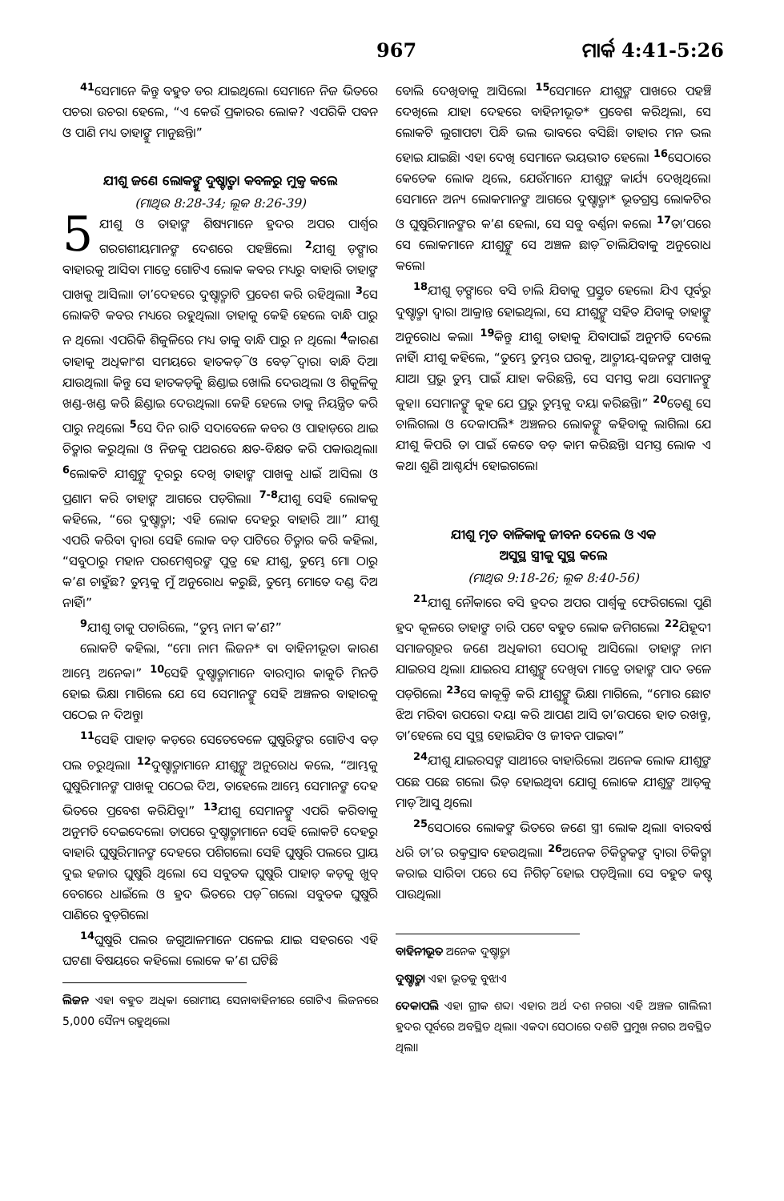967 ମାର୍କ 4:41-5:26
<sup>41</sup> ସେମାନେ କିନ୍ତୁ ବହୁତ ଡର ଯାଇଥିଲେ। ସେମାନେ ନିଜ ଭିତରେ ପଚରା ଉଚରା ହେଲେ, “ଏ କେଉଁ ପ୍ରକାରର ଲୋକ? ଏପରିକି ପବନ ଓ ପାଣି ମଧ୍ୟ ତାହାଙ୍କୁ ମାନୁଛନ୍ତି।”
ଯୀଶୁ ଜଣେ ଲୋକଙ୍କୁ ଦୁଷ୍ଟାତ୍ମା କବଳରୁ ମୁକ୍ତ କଲେ
(ମାଥିଉ 8:28-34; ଲୂକ 8:26-39)
5 ଯୀଶୁ ଓ ତାହାଙ୍କ ଶିଷ୍ୟମାନେ ହ୍ରଦର ଅପର ପାର୍ଶ୍ୱର ଗରଗଶୀୟମାନଙ୍କ ଦେଶରେ ପହଞ୍ଚିଲେ। <sup>2</sup>ଯୀଶୁ ଡ଼ଙ୍ଗାର ବାହାରକୁ ଆସିବା ମାତ୍ରେ ଗୋଟିଏ ଲୋକ କବର ମଧ୍ୟରୁ ବାହାରି ତାହାଙ୍କ ପାଖକୁ ଆସିଲା। ତା’ଦେହରେ ଦୁଷ୍ଟାତ୍ମାଟି ପ୍ରବେଶ କରି ରହିଥିଲା। <sup>3</sup>ସେ ଲୋକଟି କବର ମଧ୍ୟରେ ରହୁଥିଲା। ତାହାକୁ କେହି ହେଲେ ବାନ୍ଧି ପାରୁ ନ ଥିଲେ। ଏପରିକି ଶିକୁଳିରେ ମଧ୍ୟ ତାକୁ ବାନ୍ଧି ପାରୁ ନ ଥିଲେ। <sup>4</sup>କାରଣ ତାହାକୁ ଅଧିକାଂଶ ସମୟରେ ହାତକଡ଼ି ଓ ବେଡ଼ି ଦ୍ୱାରା ବାନ୍ଧି ଦିଆ ଯାଉଥିଲା। କିନ୍ତୁ ସେ ହାତକଡ଼ିକୁ ଛିଣ୍ଡାଇ ଖୋଲି ଦେଉଥିଲା ଓ ଶିକୁଳିକୁ ଖଣ୍ଡ-ଖଣ୍ଡ କରି ଛିଣ୍ଡାଇ ଦେଉଥିଲା। କେହି ହେଲେ ତାକୁ ନିୟନ୍ତ୍ରିତ କରି ପାରୁ ନଥିଲେ। <sup>5</sup>ସେ ଦିନ ରାତି ସଦାବେଳେ କବର ଓ ପାହାଡ଼ରେ ଥାଇ ଚିତ୍କାର କରୁଥିଲା ଓ ନିଜକୁ ପଥରରେ କ୍ଷତ-ବିକ୍ଷତ କରି ପକାଉଥିଲା। <sup>6</sup>ଲୋକଟି ଯୀଶୁଙ୍କୁ ଦୂରରୁ ଦେଖି ତାହାଙ୍କ ପାଖକୁ ଧାଇଁ ଆସିଲା ଓ ପ୍ରଣାମ କରି ତାହାଙ୍କ ଆଗରେ ପଡ଼ିଗଲା। <sup>7-8</sup>ଯୀଶୁ ସେହି ଲୋକକୁ କହିଲେ, “ରେ ଦୁଷ୍ଟାତ୍ମା; ଏହି ଲୋକ ଦେହରୁ ବାହାରି ଆ।” ଯୀଶୁ ଏପରି କରିବା ଦ୍ୱାରା ସେହି ଲୋକ ବଡ଼ ପାଟିରେ ଚିତ୍କାର କରି କହିଲା, “ସବୁଠାରୁ ମହାନ ପରମେଶ୍ୱରଙ୍କ ପୁତ୍ର ହେ ଯୀଶୁ, ତୁମ୍ଭେ ମୋ ଠାରୁ କ’ଣ ଚାହୁଁଛ? ତୁମ୍ଭକୁ ମୁଁ ଅନୁରୋଧ କରୁଛି, ତୁମ୍ଭେ ମୋତେ ଦଣ୍ଡ ଦିଅ ନାହିଁ।”
<sup>9</sup> ଯୀଶୁ ତାକୁ ପଚାରିଲେ, “ତୁମ୍ଭ ନାମ କ’ଣ?”
ଲୋକଟି କହିଲା, “ମୋ ନାମ ଲିଜନ* ବା ବାହିନୀଭୂତ। କାରଣ ଆମ୍ଭେ ଅନେକ।” <sup>10</sup>ସେହି ଦୁଷ୍ଟାତ୍ମାମାନେ ବାରମ୍ବାର କାକୁତି ମିନତି ହୋଇ ଭିକ୍ଷା ମାଗିଲେ ଯେ ସେ ସେମାନଙ୍କୁ ସେହି ଅଞ୍ଚଳର ବାହାରକୁ ପଠେଇ ନ ଦିଅନ୍ତୁ।
<sup>11</sup> ସେହି ପାହାଡ଼ କଡ଼ରେ ସେତେବେଳେ ଘୁଷୁରିଙ୍କର ଗୋଟିଏ ବଡ଼ ପଲ ଚରୁଥିଲା। <sup>12</sup>ଦୁଷ୍ଟାତ୍ମାମାନେ ଯୀଶୁଙ୍କୁ ଅନୁରୋଧ କଲେ, “ଆମ୍ଭକୁ ଘୁଷୁରିମାନଙ୍କ ପାଖକୁ ପଠେଇ ଦିଅ, ତାହେଲେ ଆମ୍ଭେ ସେମାନଙ୍କ ଦେହ ଭିତରେ ପ୍ରବେଶ କରିଯିବୁ।” <sup>13</sup>ଯୀଶୁ ସେମାନଙ୍କୁ ଏପରି କରିବାକୁ ଅନୁମତି ଦେଇଦେଲେ। ତାପରେ ଦୁଷ୍ଟାତ୍ମାମାନେ ସେହି ଲୋକଟି ଦେହରୁ ବାହାରି ଘୁଷୁରିମାନଙ୍କ ଦେହରେ ପଶିଗଲେ। ସେହି ଘୁଷୁରି ପଲରେ ପ୍ରାୟ ଦୁଇ ହଜାର ଘୁଷୁରି ଥିଲେ। ସେ ସବୁତକ ଘୁଷୁରି ପାହାଡ଼ କଡ଼କୁ ଖୁବ୍ ବେଗରେ ଧାଇଁଲେ ଓ ହ୍ରଦ ଭିତରେ ପଡ଼ି ଗଲେ। ସବୁତକ ଘୁଷୁରି ପାଣିରେ ବୁଡ଼ିଗଲେ।
<sup>14</sup> ଘୁଷୁରି ପଲର ଜଗୁଆଳମାନେ ପଳେଇ ଯାଇ ସହରରେ ଏହି ଘଟଣା ବିଷୟରେ କହିଲେ। ଲୋକେ କ’ଣ ଘଟିଛି
ଲିଜନ ଏହା ବହୁତ ଅଧିକ। ରୋମୀୟ ସେନାବାହିନୀରେ ଗୋଟିଏ ଲିଜନରେ 5,000 ସୈନ୍ୟ ରହୁଥିଲେ।
ବୋଲି ଦେଖିବାକୁ ଆସିଲେ। <sup>15</sup>ସେମାନେ ଯୀଶୁଙ୍କ ପାଖରେ ପହଞ୍ଚି ଦେଖିଲେ ଯାହା ଦେହରେ ବାହିନୀଭୂତ* ପ୍ରବେଶ କରିଥିଲା, ସେ ଲୋକଟି ଲୁଗାପଟା ପିନ୍ଧି ଭଲ ଭାବରେ ବସିଛି। ତାହାର ମନ ଭଲ ହୋଇ ଯାଇଛି। ଏହା ଦେଖି ସେମାନେ ଭୟଭୀତ ହେଲେ। <sup>16</sup>ସେଠାରେ କେତେକ ଲୋକ ଥିଲେ, ଯେଉଁମାନେ ଯୀଶୁଙ୍କ କାର୍ଯ୍ୟ ଦେଖିଥିଲେ। ସେମାନେ ଅନ୍ୟ ଲୋକମାନଙ୍କ ଆଗରେ ଦୁଷ୍ଟାତ୍ମା* ଭୂତଗ୍ରସ୍ତ ଲୋକଟିର ଓ ଘୁଷୁରିମାନଙ୍କର କ’ଣ ହେଲା, ସେ ସବୁ ବର୍ଣ୍ଣନା କଲେ। <sup>17</sup>ତା’ପରେ ସେ ଲୋକମାନେ ଯୀଶୁଙ୍କୁ ସେ ଅଞ୍ଚଳ ଛାଡ଼ି ଚାଲିଯିବାକୁ ଅନୁରୋଧ କଲେ।
<sup>18</sup> ଯୀଶୁ ଡ଼ଙ୍ଗାରେ ବସି ଚାଲି ଯିବାକୁ ପ୍ରସ୍ତୁତ ହେଲେ। ଯିଏ ପୂର୍ବରୁ ଦୁଷ୍ଟାତ୍ମା ଦ୍ୱାରା ଆକ୍ରାନ୍ତ ହୋଇଥିଲା, ସେ ଯୀଶୁଙ୍କୁ ସହିତ ଯିବାକୁ ତାହାଙ୍କୁ ଅନୁରୋଧ କଲା। <sup>19</sup>କିନ୍ତୁ ଯୀଶୁ ତାହାକୁ ଯିବାପାଇଁ ଅନୁମତି ଦେଲେ ନାହିଁ। ଯୀଶୁ କହିଲେ, “ତୁମ୍ଭେ ତୁମ୍ଭର ଘରକୁ, ଆତ୍ମୀୟ-ସ୍ୱଜନଙ୍କ ପାଖକୁ ଯାଅ। ପ୍ରଭୁ ତୁମ୍ଭ ପାଇଁ ଯାହା କରିଛନ୍ତି, ସେ ସମସ୍ତ କଥା ସେମାନଙ୍କୁ କୁହ।। ସେମାନଙ୍କୁ କୁହ ଯେ ପ୍ରଭୁ ତୁମ୍ଭକୁ ଦୟା କରିଛନ୍ତି।” <sup>20</sup>ତେଣୁ ସେ ଚାଲିଗଲା ଓ ଦେକାପଲି* ଅଞ୍ଚଳର ଲୋକଙ୍କୁ କହିବାକୁ ଲାଗିଲା ଯେ ଯୀଶୁ କିପରି ତା ପାଇଁ କେତେ ବଡ଼ କାମ କରିଛନ୍ତି। ସମସ୍ତ ଲୋକ ଏ କଥା ଶୁଣି ଆଶ୍ଚର୍ଯ୍ୟ ହୋଇଗଲେ।
ଯୀଶୁ ମୃତ ବାଳିକାକୁ ଜୀବନ ଦେଲେ ଓ ଏକ
ଅସୁସ୍ଥ ସ୍ତ୍ରୀକୁ ସୁସ୍ଥ କଲେ
(ମାଥିଉ 9:18-26; ଲୂକ 8:40-56)
<sup>21</sup> ଯୀଶୁ ନୌକାରେ ବସି ହ୍ରଦର ଅପର ପାର୍ଶ୍ୱକୁ ଫେରିଗଲେ। ପୁଣି ହ୍ରଦ କୂଳରେ ତାହାଙ୍କ ଚାରି ପଟେ ବହୁତ ଲୋକ ଜମିଗଲେ। <sup>22</sup>ଯିହୂଦୀ ସମାଜଗୃହର ଜଣେ ଅଧିକାରୀ ସେଠାକୁ ଆସିଲେ। ତାହାଙ୍କ ନାମ ଯାଇରସ ଥିଲା। ଯାଇରସ ଯୀଶୁଙ୍କୁ ଦେଖିବା ମାତ୍ରେ ତାହାଙ୍କ ପାଦ ତଳେ ପଡ଼ିଗଲେ। <sup>23</sup>ସେ କାକୂକ୍ତି କରି ଯୀଶୁଙ୍କୁ ଭିକ୍ଷା ମାଗିଲେ, “ମୋର ଛୋଟ ଝିଅ ମରିବା ଉପରେ। ଦୟା କରି ଆପଣ ଆସି ତା’ଉପରେ ହାତ ରଖନ୍ତୁ, ତା’ହେଲେ ସେ ସୁସ୍ଥ ହୋଇଯିବ ଓ ଜୀବନ ପାଇବ।”
<sup>24</sup> ଯୀଶୁ ଯାଇରସଙ୍କ ସାଥୀରେ ବାହାରିଲେ। ଅନେକ ଲୋକ ଯୀଶୁଙ୍କ ପଛେ ପଛେ ଗଲେ। ଭିଡ଼ ହୋଇଥିବା ଯୋଗୁ ଲୋକେ ଯୀଶୁଙ୍କ ଆଡ଼କୁ ମାଡ଼ି ଆସୁ ଥିଲେ।
<sup>25</sup> ସେଠାରେ ଲୋକଙ୍କ ଭିତରେ ଜଣେ ସ୍ତ୍ରୀ ଲୋକ ଥିଲା। ବାରବର୍ଷ ଧରି ତା’ର ରକ୍ତସ୍ରାବ ହେଉଥିଲା। <sup>26</sup>ଅନେକ ଚିକିତ୍ସକଙ୍କ ଦ୍ୱାରା ଚିକିତ୍ସା କରାଇ ସାରିବା ପରେ ସେ ନିଗିଡ଼ି ହୋଇ ପଡ଼ିଥିଲା। ସେ ବହୁତ କଷ୍ଟ ପାଉଥିଲା।
ବାହିନୀଭୂତ ଅନେକ ଦୁଷ୍ଟାତ୍ମା
ଦୁଷ୍ଟାତ୍ମା ଏହା ଭୂତକୁ ବୁଝାଏ
ଦେକାପଲି ଏହା ଗ୍ରୀକ ଶବ୍ଦ। ଏହାର ଅର୍ଥ ଦଶ ନଗର। ଏହି ଅଞ୍ଚଳ ଗାଲିଲୀ ହ୍ରଦର ପୂର୍ବରେ ଅବସ୍ଥିତ ଥିଲା। ଏକଦା ସେଠାରେ ଦଶଟି ପ୍ରମୁଖ ନଗର ଅବସ୍ଥିତ ଥିଲା।